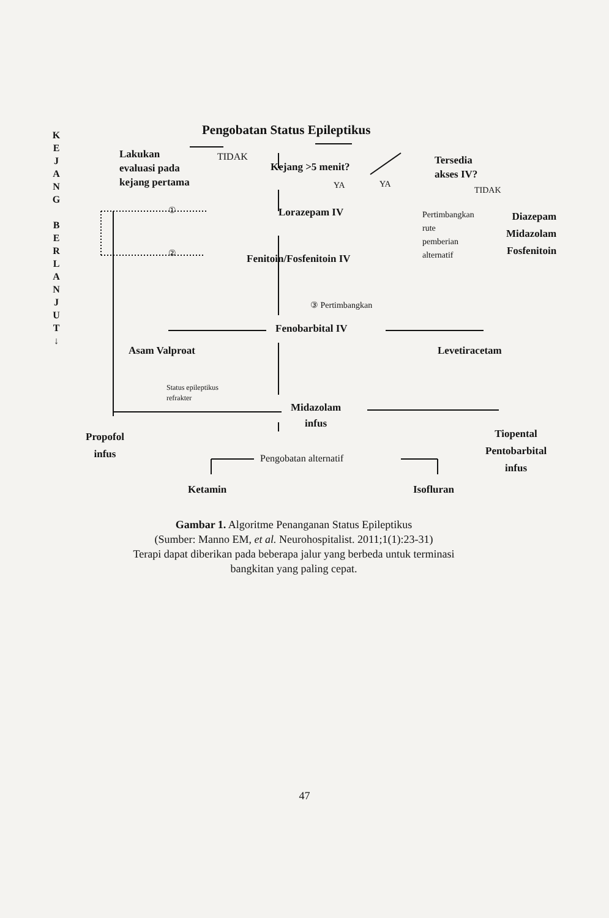K
E
J
A
N
G
B
E
R
L
A
N
J
U
T
↓
Pengobatan Status Epileptikus
Lakukan
evaluasi pada
kejang pertama
TIDAK
Kejang >5 menit?
Tersedia
akses IV?
YA YA
TIDAK
① Lorazepam IV
Pertimbangkan
rute
pemberian
alternatif
Diazepam
Midazolam
Fosfenitoin
② Fenitoin/Fosfenitoin IV
③ Pertimbangkan
Fenobarbital IV
Asam Valproat Levetiracetam
Status epileptikus
refrakter
Midazolam
infus
Propofol
infus
Tiopental
Pentobarbital
infus
Pengobatan alternatif
Ketamin Isofluran
Gambar 1. Algoritme Penanganan Status Epileptikus
(Sumber: Manno EM, et al. Neurohospitalist. 2011;1(1):23-31)
Terapi dapat diberikan pada beberapa jalur yang berbeda untuk terminasi
bangkitan yang paling cepat.
47